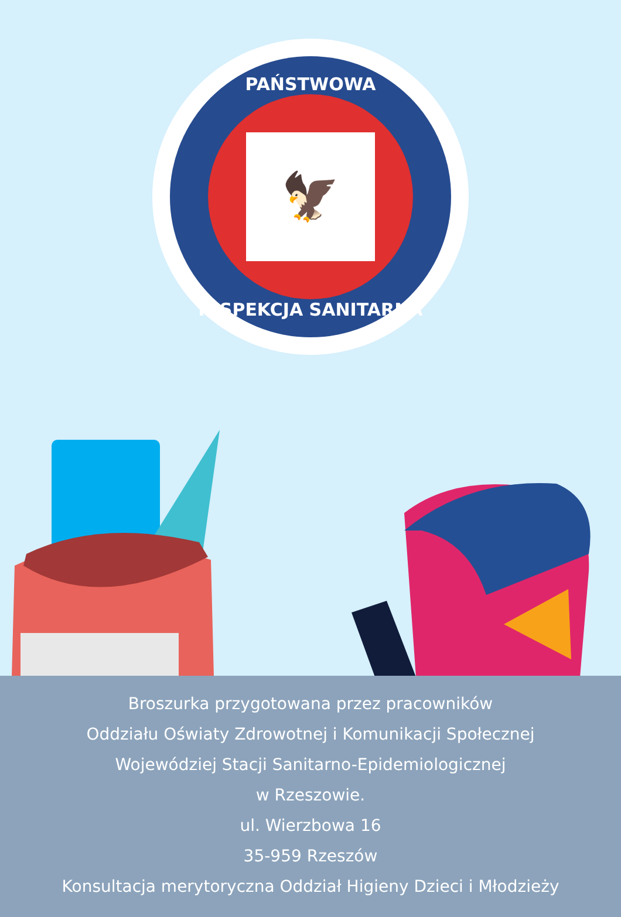PAŃSTWOWA
🦅
INSPEKCJA SANITARNA
Broszurka przygotowana przez pracowników
Oddziału Oświaty Zdrowotnej i Komunikacji Społecznej
Wojewódziej Stacji Sanitarno-Epidemiologicznej
w Rzeszowie.
ul. Wierzbowa 16
35-959 Rzeszów
Konsultacja merytoryczna Oddział Higieny Dzieci i Młodzieży